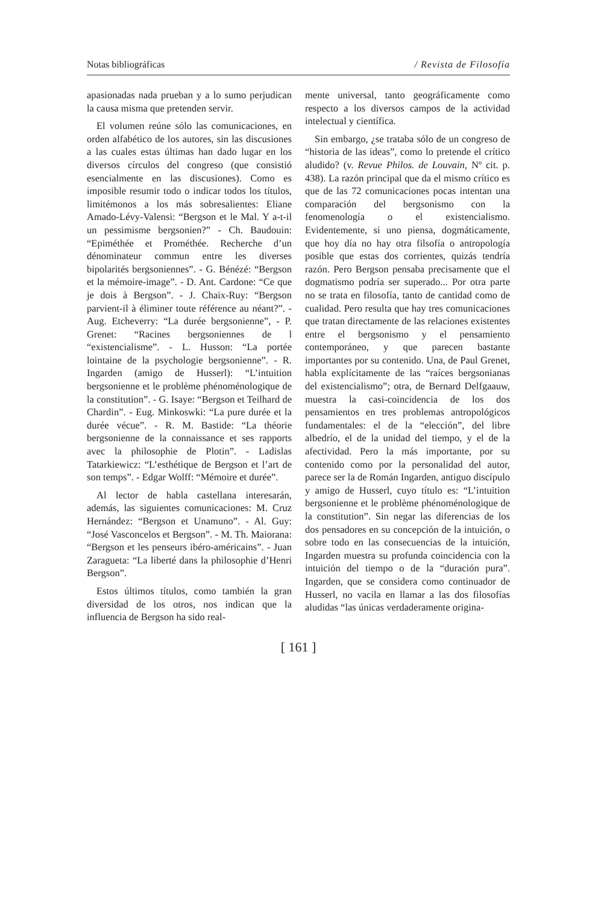Notas bibliográficas / Revista de Filosofía
apasionadas nada prueban y a lo sumo perjudican la causa misma que pretenden servir.
El volumen reúne sólo las comunicaciones, en orden alfabético de los autores, sin las discusiones a las cuales estas últimas han dado lugar en los diversos círculos del congreso (que consistió esencialmente en las discusiones). Como es imposible resumir todo o indicar todos los títulos, limitémonos a los más sobresalientes: Eliane Amado-Lévy-Valensi: “Bergson et le Mal. Y a-t-il un pessimisme bergsonien?” - Ch. Baudouin: “Epiméthée et Prométhée. Recherche d’un dénominateur commun entre les diverses bipolarités bergsoniennes”. - G. Bénézé: “Bergson et la mémoire-image”. - D. Ant. Cardone: “Ce que je dois à Bergson”. - J. Chaix-Ruy: “Bergson parvient-il à éliminer toute référence au néant?”. - Aug. Etcheverry: “La durée bergsonienne”, - P. Grenet: “Racines bergsoniennes de l “existencialisme”. - L. Husson: “La portée lointaine de la psychologie bergsonienne”. - R. Ingarden (amigo de Husserl): “L’intuition bergsonienne et le problème phénoménologique de la constitution”. - G. Isaye: “Bergson et Teilhard de Chardin”. - Eug. Minkoswki: “La pure durée et la durée vécue”. - R. M. Bastide: “La théorie bergsonienne de la connaissance et ses rapports avec la philosophie de Plotin”. - Ladislas Tatarkiewicz: “L’esthétique de Bergson et l’art de son temps”. - Edgar Wolff: “Mémoire et durée”.
Al lector de habla castellana interesarán, además, las siguientes comunicaciones: M. Cruz Hernández: “Bergson et Unamuno”. - Al. Guy: “José Vasconcelos et Bergson”. - M. Th. Maiorana: “Bergson et les penseurs ibéro-américains”. - Juan Zaragueta: “La liberté dans la philosophie d’Henri Bergson”.
Estos últimos títulos, como también la gran diversidad de los otros, nos indican que la influencia de Bergson ha sido real-
mente universal, tanto geográficamente como respecto a los diversos campos de la actividad intelectual y científica.
Sin embargo, ¿se trataba sólo de un congreso de “historia de las ideas”, como lo pretende el crítico aludido? (v. Revue Philos. de Louvain, Nº cit. p. 438). La razón principal que da el mismo crítico es que de las 72 comunicaciones pocas intentan una comparación del bergsonismo con la fenomenología o el existencialismo. Evidentemente, si uno piensa, dogmáticamente, que hoy día no hay otra filsofía o antropología posible que estas dos corrientes, quizás tendría razón. Pero Bergson pensaba precisamente que el dogmatismo podría ser superado... Por otra parte no se trata en filosofía, tanto de cantidad como de cualidad. Pero resulta que hay tres comunicaciones que tratan directamente de las relaciones existentes entre el bergsonismo y el pensamiento contemporáneo, y que parecen bastante importantes por su contenido. Una, de Paul Grenet, habla explícitamente de las “raíces bergsonianas del existencialismo”; otra, de Bernard Delfgaauw, muestra la casi-coincidencia de los dos pensamientos en tres problemas antropológicos fundamentales: el de la “elección”, del libre albedrío, el de la unidad del tiempo, y el de la afectividad. Pero la más importante, por su contenido como por la personalidad del autor, parece ser la de Román Ingarden, antiguo discípulo y amigo de Husserl, cuyo título es: “L’intuition bergsonienne et le problème phénoménologique de la constitution”. Sin negar las diferencias de los dos pensadores en su concepción de la intuición, o sobre todo en las consecuencias de la intuición, Ingarden muestra su profunda coincidencia con la intuición del tiempo o de la “duración pura”. Ingarden, que se considera como continuador de Husserl, no vacila en llamar a las dos filosofías aludidas “las únicas verdaderamente origina-
[ 161 ]